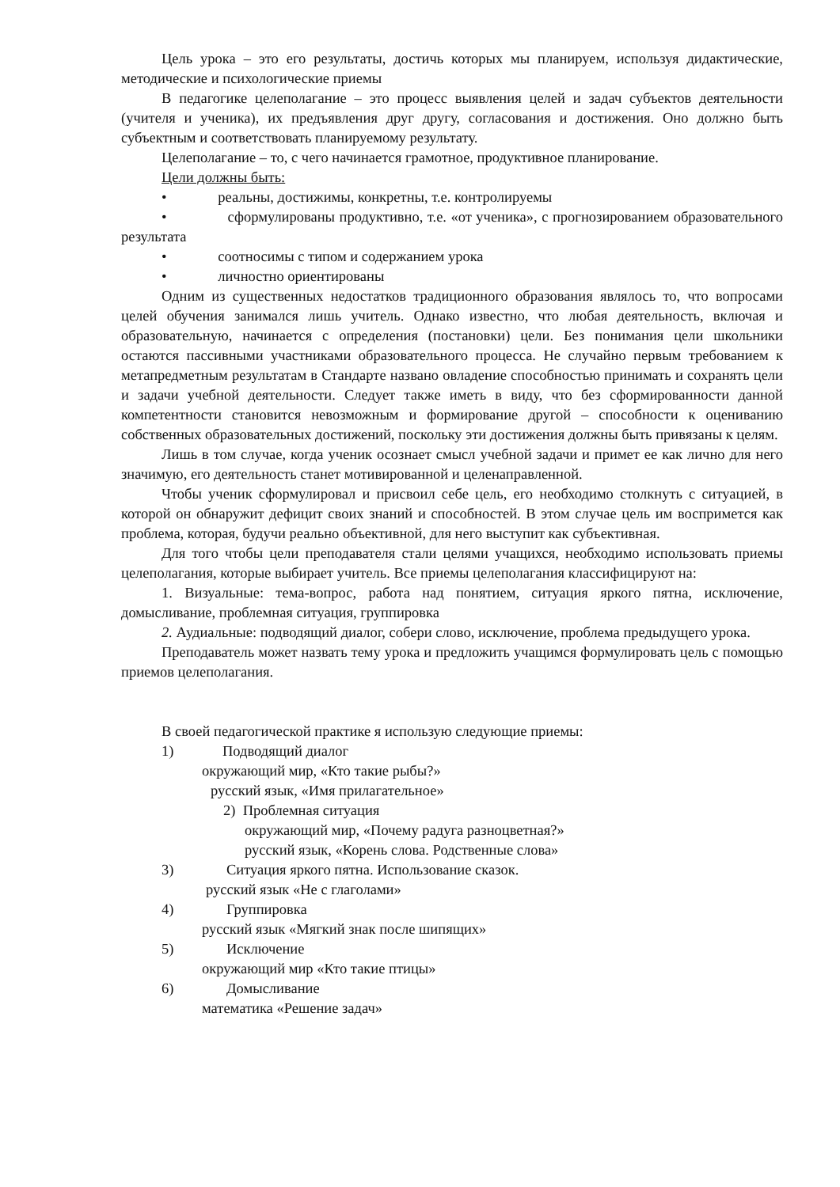Цель урока – это его результаты, достичь которых мы планируем, используя дидактические, методические и психологические приемы
В педагогике целеполагание – это процесс выявления целей и задач субъектов деятельности (учителя и ученика), их предъявления друг другу, согласования и достижения. Оно должно быть субъектным и соответствовать планируемому результату.
Целеполагание – то, с чего начинается грамотное, продуктивное планирование.
Цели должны быть:
• реальны, достижимы, конкретны, т.е. контролируемы
• сформулированы продуктивно, т.е. «от ученика», с прогнозированием образовательного результата
• соотносимы с типом и содержанием урока
• личностно ориентированы
Одним из существенных недостатков традиционного образования являлось то, что вопросами целей обучения занимался лишь учитель. Однако известно, что любая деятельность, включая и образовательную, начинается с определения (постановки) цели. Без понимания цели школьники остаются пассивными участниками образовательного процесса. Не случайно первым требованием к метапредметным результатам в Стандарте названо овладение способностью принимать и сохранять цели и задачи учебной деятельности. Следует также иметь в виду, что без сформированности данной компетентности становится невозможным и формирование другой – способности к оцениванию собственных образовательных достижений, поскольку эти достижения должны быть привязаны к целям.
Лишь в том случае, когда ученик осознает смысл учебной задачи и примет ее как лично для него значимую, его деятельность станет мотивированной и целенаправленной.
Чтобы ученик сформулировал и присвоил себе цель, его необходимо столкнуть с ситуацией, в которой он обнаружит дефицит своих знаний и способностей. В этом случае цель им воспримется как проблема, которая, будучи реально объективной, для него выступит как субъективная.
Для того чтобы цели преподавателя стали целями учащихся, необходимо использовать приемы целеполагания, которые выбирает учитель. Все приемы целеполагания классифицируют на:
1. Визуальные: тема-вопрос, работа над понятием, ситуация яркого пятна, исключение, домысливание, проблемная ситуация, группировка
2. Аудиальные: подводящий диалог, собери слово, исключение, проблема предыдущего урока.
Преподаватель может назвать тему урока и предложить учащимся формулировать цель с помощью приемов целеполагания.
В своей педагогической практике я использую следующие приемы:
1) Подводящий диалог
окружающий мир, «Кто такие рыбы?»
русский язык, «Имя прилагательное»
2) Проблемная ситуация
окружающий мир, «Почему радуга разноцветная?»
русский язык, «Корень слова. Родственные слова»
3) Ситуация яркого пятна. Использование сказок.
русский язык «Не с глаголами»
4) Группировка
русский язык «Мягкий знак после шипящих»
5) Исключение
окружающий мир «Кто такие птицы»
6) Домысливание
математика «Решение задач»